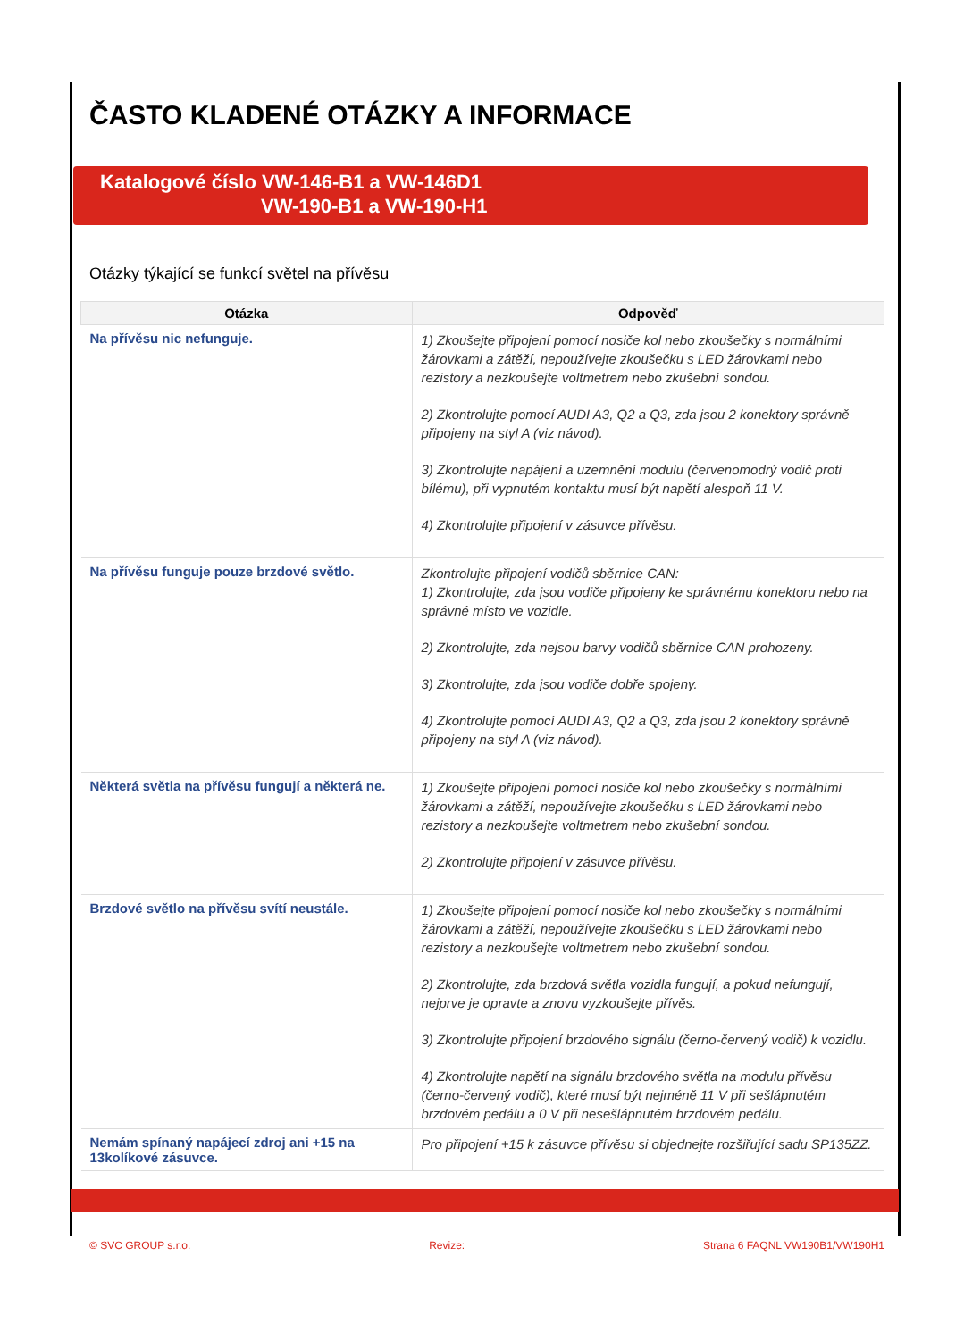ČASTO KLADENÉ OTÁZKY A INFORMACE
Katalogové číslo VW-146-B1 a VW-146D1
VW-190-B1 a VW-190-H1
Otázky týkající se funkcí světel na přívěsu
| Otázka | Odpověď |
| --- | --- |
| Na přívěsu nic nefunguje. | 1) Zkoušejte připojení pomocí nosiče kol nebo zkoušečky s normálními žárovkami a zátěží, nepoužívejte zkoušečku s LED žárovkami nebo rezistory a nezkoušejte voltmetrem nebo zkušební sondou. 2) Zkontrolujte pomocí AUDI A3, Q2 a Q3, zda jsou 2 konektory správně připojeny na styl A (viz návod). 3) Zkontrolujte napájení a uzemnění modulu (červenomodrý vodič proti bílému), při vypnutém kontaktu musí být napětí alespoň 11 V. 4) Zkontrolujte připojení v zásuvce přívěsu. |
| Na přívěsu funguje pouze brzdové světlo. | Zkontrolujte připojení vodičů sběrnice CAN: 1) Zkontrolujte, zda jsou vodiče připojeny ke správnému konektoru nebo na správné místo ve vozidle. 2) Zkontrolujte, zda nejsou barvy vodičů sběrnice CAN prohozeny. 3) Zkontrolujte, zda jsou vodiče dobře spojeny. 4) Zkontrolujte pomocí AUDI A3, Q2 a Q3, zda jsou 2 konektory správně připojeny na styl A (viz návod). |
| Některá světla na přívěsu fungují a některá ne. | 1) Zkoušejte připojení pomocí nosiče kol nebo zkoušečky s normálními žárovkami a zátěží, nepoužívejte zkoušečku s LED žárovkami nebo rezistory a nezkoušejte voltmetrem nebo zkušební sondou. 2) Zkontrolujte připojení v zásuvce přívěsu. |
| Brzdové světlo na přívěsu svítí neustále. | 1) Zkoušejte připojení pomocí nosiče kol nebo zkoušečky s normálními žárovkami a zátěží, nepoužívejte zkoušečku s LED žárovkami nebo rezistory a nezkoušejte voltmetrem nebo zkušební sondou. 2) Zkontrolujte, zda brzdová světla vozidla fungují, a pokud nefungují, nejprve je opravte a znovu vyzkoušejte přívěs. 3) Zkontrolujte připojení brzdového signálu (černo-červený vodič) k vozidlu. 4) Zkontrolujte napětí na signálu brzdového světla na modulu přívěsu (černo-červený vodič), které musí být nejméně 11 V při sešlápnutém brzdovém pedálu a 0 V při nesešlápnutém brzdovém pedálu. |
| Nemám spínaný napájecí zdroj ani +15 na 13kolíkové zásuvce. | Pro připojení +15 k zásuvce přívěsu si objednejte rozšiřující sadu SP135ZZ. |
© SVC GROUP s.r.o. Revize: Strana 6 FAQNL VW190B1/VW190H1